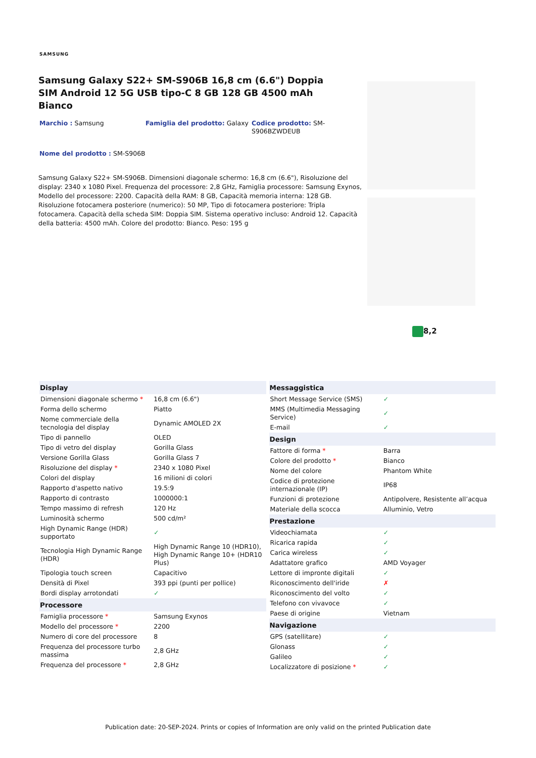SAMSUNG
Samsung Galaxy S22+ SM-S906B 16,8 cm (6.6") Doppia SIM Android 12 5G USB tipo-C 8 GB 128 GB 4500 mAh Bianco
Marchio : Samsung
Famiglia del prodotto: Galaxy
Codice prodotto: SM-S906BZWDEUB
Nome del prodotto : SM-S906B
Samsung Galaxy S22+ SM-S906B. Dimensioni diagonale schermo: 16,8 cm (6.6"), Risoluzione del display: 2340 x 1080 Pixel. Frequenza del processore: 2,8 GHz, Famiglia processore: Samsung Exynos, Modello del processore: 2200. Capacità della RAM: 8 GB, Capacità memoria interna: 128 GB. Risoluzione fotocamera posteriore (numerico): 50 MP, Tipo di fotocamera posteriore: Tripla fotocamera. Capacità della scheda SIM: Doppia SIM. Sistema operativo incluso: Android 12. Capacità della batteria: 4500 mAh. Colore del prodotto: Bianco. Peso: 195 g
8,2
| Display | |
| --- | --- |
| Dimensioni diagonale schermo * | 16,8 cm (6.6") |
| Forma dello schermo | Piatto |
| Nome commerciale della tecnologia del display | Dynamic AMOLED 2X |
| Tipo di pannello | OLED |
| Tipo di vetro del display | Gorilla Glass |
| Versione Gorilla Glass | Gorilla Glass 7 |
| Risoluzione del display * | 2340 x 1080 Pixel |
| Colori del display | 16 milioni di colori |
| Rapporto d'aspetto nativo | 19.5:9 |
| Rapporto di contrasto | 1000000:1 |
| Tempo massimo di refresh | 120 Hz |
| Luminosità schermo | 500 cd/m² |
| High Dynamic Range (HDR) supportato | ✓ |
| Tecnologia High Dynamic Range (HDR) | High Dynamic Range 10 (HDR10), High Dynamic Range 10+ (HDR10 Plus) |
| Tipologia touch screen | Capacitivo |
| Densità di Pixel | 393 ppi (punti per pollice) |
| Bordi display arrotondati | ✓ |
| Processore | |
| Famiglia processore * | Samsung Exynos |
| Modello del processore * | 2200 |
| Numero di core del processore | 8 |
| Frequenza del processore turbo massima | 2,8 GHz |
| Frequenza del processore * | 2,8 GHz |
| Messaggistica | |
| --- | --- |
| Short Message Service (SMS) | ✓ |
| MMS (Multimedia Messaging Service) | ✓ |
| E-mail | ✓ |
| Design | |
| Fattore di forma * | Barra |
| Colore del prodotto * | Bianco |
| Nome del colore | Phantom White |
| Codice di protezione internazionale (IP) | IP68 |
| Funzioni di protezione | Antipolvere, Resistente all’acqua |
| Materiale della scocca | Alluminio, Vetro |
| Prestazione | |
| Videochiamata | ✓ |
| Ricarica rapida | ✓ |
| Carica wireless | ✓ |
| Adattatore grafico | AMD Voyager |
| Lettore di impronte digitali | ✓ |
| Riconoscimento dell'iride | ✗ |
| Riconoscimento del volto | ✓ |
| Telefono con vivavoce | ✓ |
| Paese di origine | Vietnam |
| Navigazione | |
| GPS (satellitare) | ✓ |
| Glonass | ✓ |
| Galileo | ✓ |
| Localizzatore di posizione * | ✓ |
Publication date: 20-SEP-2024. Prints or copies of Information are only valid on the printed Publication date